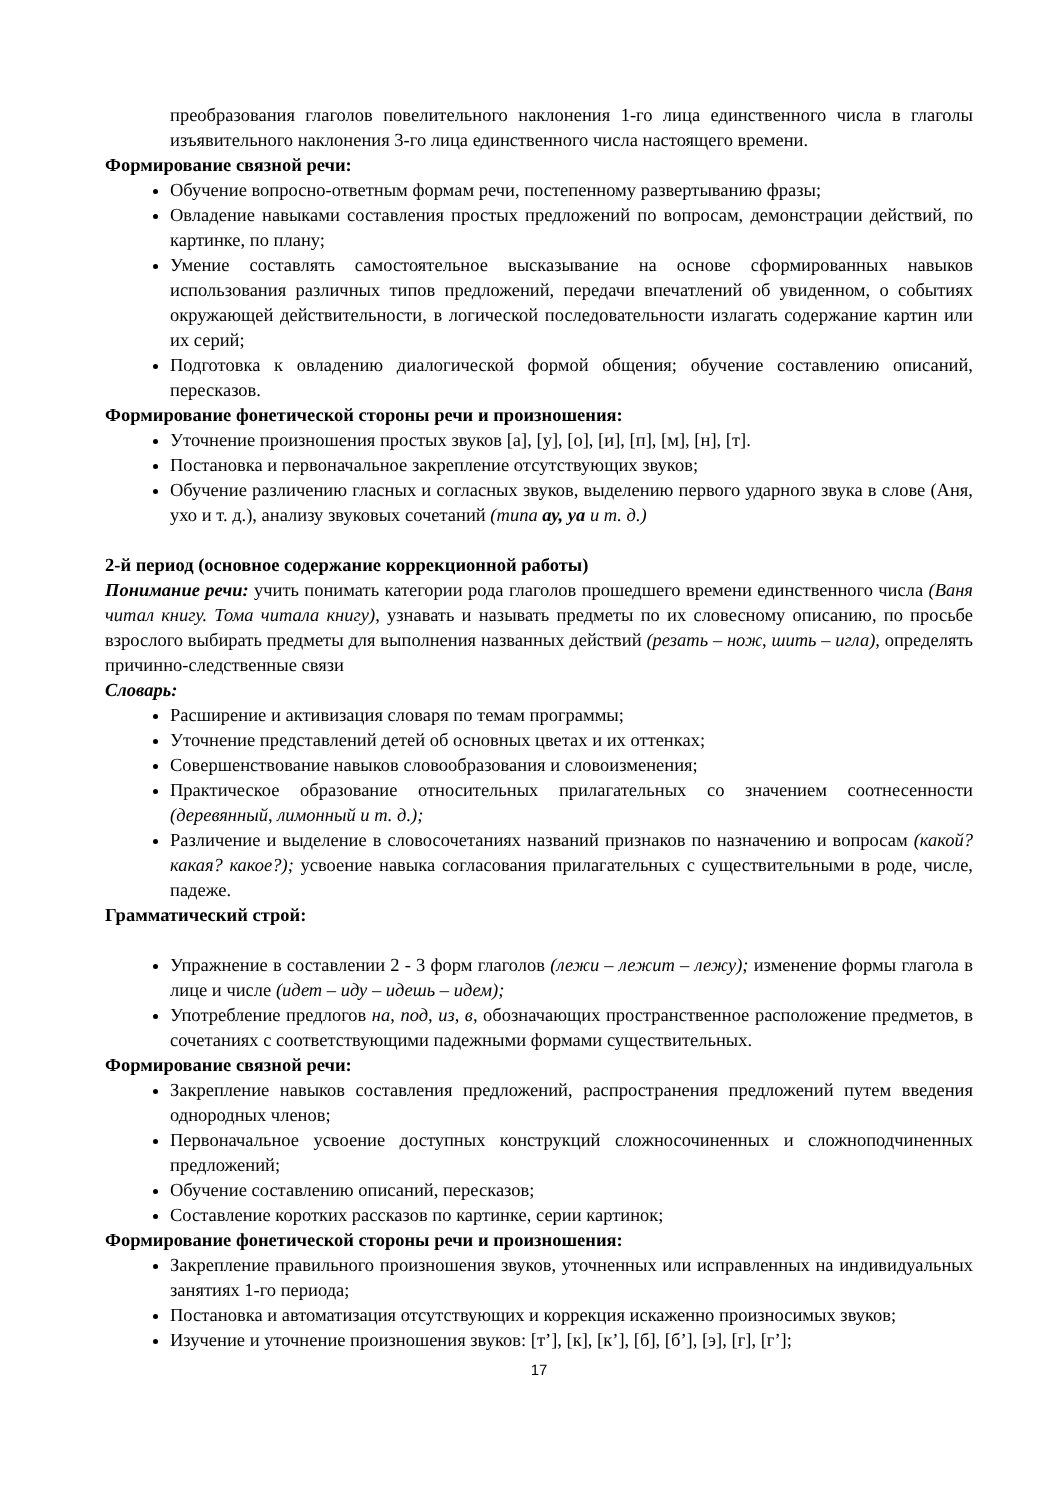преобразования глаголов повелительного наклонения 1-го лица единственного числа в глаголы изъявительного наклонения 3-го лица единственного числа настоящего времени.
Формирование связной речи:
Обучение вопросно-ответным формам речи, постепенному развертыванию фразы;
Овладение навыками составления простых предложений по вопросам, демонстрации действий, по картинке, по плану;
Умение составлять самостоятельное высказывание на основе сформированных навыков использования различных типов предложений, передачи впечатлений об увиденном, о событиях окружающей действительности, в логической последовательности излагать содержание картин или их серий;
Подготовка к овладению диалогической формой общения; обучение составлению описаний, пересказов.
Формирование фонетической стороны речи и произношения:
Уточнение произношения простых звуков [а], [у], [о], [и], [п], [м], [н], [т].
Постановка и первоначальное закрепление отсутствующих звуков;
Обучение различению гласных и согласных звуков, выделению первого ударного звука в слове (Аня, ухо и т. д.), анализу звуковых сочетаний (типа ау, уа и т. д.)
2-й период (основное содержание коррекционной работы)
Понимание речи: учить понимать категории рода глаголов прошедшего времени единственного числа (Ваня читал книгу. Тома читала книгу), узнавать и называть предметы по их словесному описанию, по просьбе взрослого выбирать предметы для выполнения названных действий (резать – нож, шить – игла), определять причинно-следственные связи
Словарь:
Расширение и активизация словаря по темам программы;
Уточнение представлений детей об основных цветах и их оттенках;
Совершенствование навыков словообразования и словоизменения;
Практическое образование относительных прилагательных со значением соотнесенности (деревянный, лимонный и т. д.);
Различение и выделение в словосочетаниях названий признаков по назначению и вопросам (какой? какая? какое?); усвоение навыка согласования прилагательных с существительными в роде, числе, падеже.
Грамматический строй:
Упражнение в составлении 2 - 3 форм глаголов (лежи – лежит – лежу); изменение формы глагола в лице и числе (идет – иду – идешь – идем);
Употребление предлогов на, под, из, в, обозначающих пространственное расположение предметов, в сочетаниях с соответствующими падежными формами существительных.
Формирование связной речи:
Закрепление навыков составления предложений, распространения предложений путем введения однородных членов;
Первоначальное усвоение доступных конструкций сложносочиненных и сложноподчиненных предложений;
Обучение составлению описаний, пересказов;
Составление коротких рассказов по картинке, серии картинок;
Формирование фонетической стороны речи и произношения:
Закрепление правильного произношения звуков, уточненных или исправленных на индивидуальных занятиях 1-го периода;
Постановка и автоматизация отсутствующих и коррекция искаженно произносимых звуков;
Изучение и уточнение произношения звуков: [т’], [к], [к’], [б], [б’], [э], [г], [г’];
17